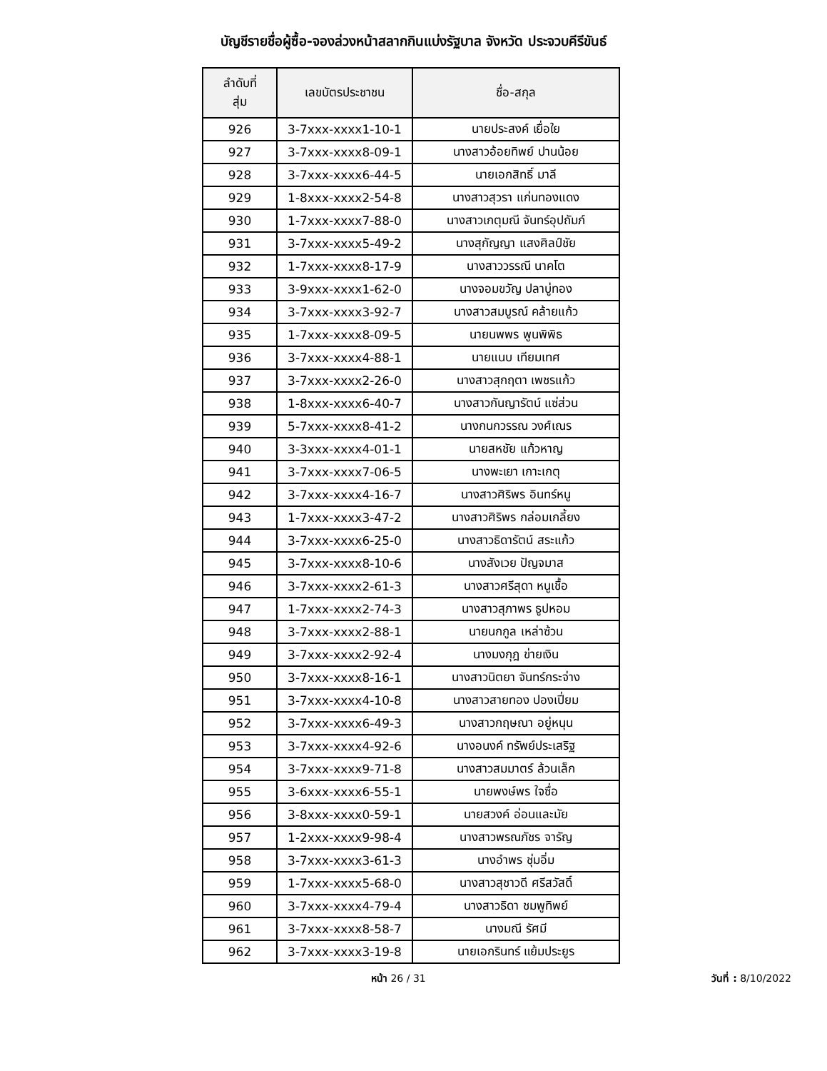บัญชีรายชื่อผู้ซื้อ-จองล่วงหน้าสลากกินแบ่งรัฐบาล จังหวัด ประจวบคีรีขันธ์
| ลำดับที่ สุ่ม | เลขบัตรประชาชน | ชื่อ-สกุล |
| --- | --- | --- |
| 926 | 3-7xxx-xxxx1-10-1 | นายประสงค์ เยื่อใย |
| 927 | 3-7xxx-xxxx8-09-1 | นางสาวอ้อยทิพย์ ปานน้อย |
| 928 | 3-7xxx-xxxx6-44-5 | นายเอกสิทธิ์ มาลี |
| 929 | 1-8xxx-xxxx2-54-8 | นางสาวสุวรา แก่นทองแดง |
| 930 | 1-7xxx-xxxx7-88-0 | นางสาวเกตุมณี จันทร์อุปถัมภ์ |
| 931 | 3-7xxx-xxxx5-49-2 | นางสุกัญญา แสงศิลป์ชัย |
| 932 | 1-7xxx-xxxx8-17-9 | นางสาววรรณี นาคโต |
| 933 | 3-9xxx-xxxx1-62-0 | นางจอมขวัญ ปลาบู่ทอง |
| 934 | 3-7xxx-xxxx3-92-7 | นางสาวสมบูรณ์ คล้ายแก้ว |
| 935 | 1-7xxx-xxxx8-09-5 | นายนพพร พูนพิพิธ |
| 936 | 3-7xxx-xxxx4-88-1 | นายแนบ เทียมเทศ |
| 937 | 3-7xxx-xxxx2-26-0 | นางสาวสุกฤตา เพชรแก้ว |
| 938 | 1-8xxx-xxxx6-40-7 | นางสาวกันญารัตน์ แซ่ส่วน |
| 939 | 5-7xxx-xxxx8-41-2 | นางกนกวรรณ วงศ์เณร |
| 940 | 3-3xxx-xxxx4-01-1 | นายสหชัย แก้วหาญ |
| 941 | 3-7xxx-xxxx7-06-5 | นางพะเยา เกาะเกตุ |
| 942 | 3-7xxx-xxxx4-16-7 | นางสาวศิริพร อินทร์หนู |
| 943 | 1-7xxx-xxxx3-47-2 | นางสาวศิริพร กล่อมเกลี้ยง |
| 944 | 3-7xxx-xxxx6-25-0 | นางสาวธิดารัตน์ สระแก้ว |
| 945 | 3-7xxx-xxxx8-10-6 | นางสังเวย ปัญจมาส |
| 946 | 3-7xxx-xxxx2-61-3 | นางสาวศรีสุดา หนูเชื้อ |
| 947 | 1-7xxx-xxxx2-74-3 | นางสาวสุภาพร ธูปหอม |
| 948 | 3-7xxx-xxxx2-88-1 | นายนกกูล เหล่าซ้วน |
| 949 | 3-7xxx-xxxx2-92-4 | นางมงกุฎ ข่ายเงิน |
| 950 | 3-7xxx-xxxx8-16-1 | นางสาวนิตยา จันทร์กระจ่าง |
| 951 | 3-7xxx-xxxx4-10-8 | นางสาวสายทอง ปองเปี่ยม |
| 952 | 3-7xxx-xxxx6-49-3 | นางสาวกฤษณา อยู่หนุน |
| 953 | 3-7xxx-xxxx4-92-6 | นางอนงค์ ทรัพย์ประเสริฐ |
| 954 | 3-7xxx-xxxx9-71-8 | นางสาวสมมาตร์ ล้วนเล็ก |
| 955 | 3-6xxx-xxxx6-55-1 | นายพงษ์พร ใจซื่อ |
| 956 | 3-8xxx-xxxx0-59-1 | นายสวงค์ อ่อนและมัย |
| 957 | 1-2xxx-xxxx9-98-4 | นางสาวพรณภัชร จารัญ |
| 958 | 3-7xxx-xxxx3-61-3 | นางอำพร ชุ่มอิ่ม |
| 959 | 1-7xxx-xxxx5-68-0 | นางสาวสุชาวดี ศรีสวัสดิ์ |
| 960 | 3-7xxx-xxxx4-79-4 | นางสาวธิดา ชมพูทิพย์ |
| 961 | 3-7xxx-xxxx8-58-7 | นางมณี รัศมี |
| 962 | 3-7xxx-xxxx3-19-8 | นายเอกรินทร์ แย้มประยูร |
หน้า 26 / 31 วันที่ : 8/10/2022